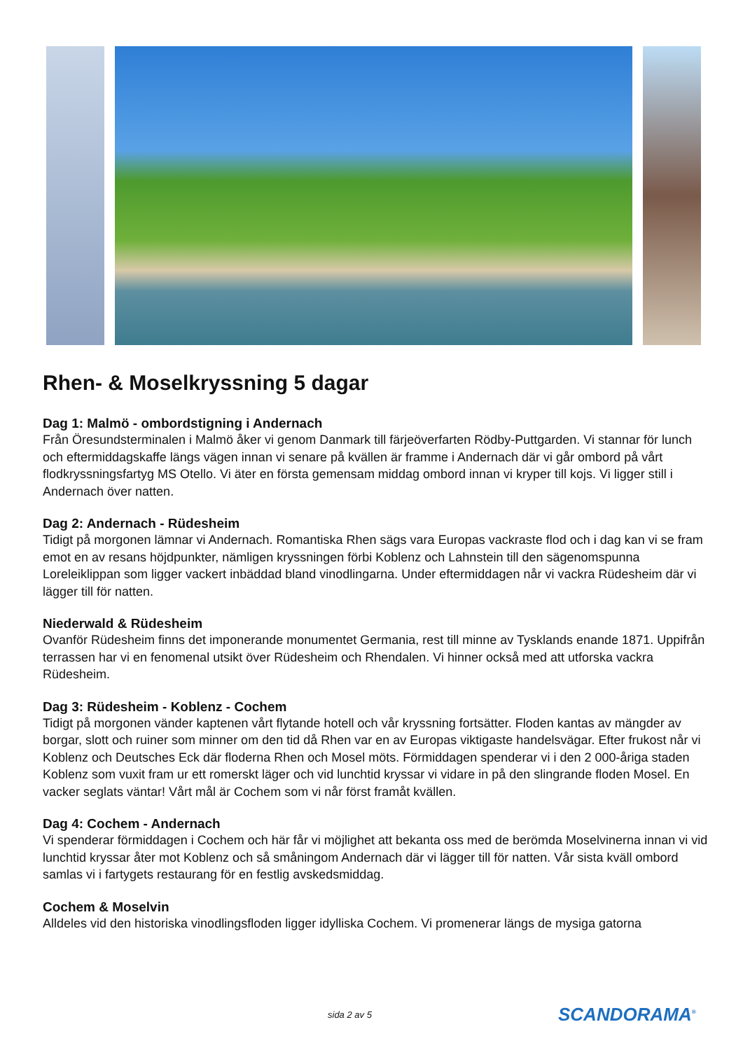Rhen- & Moselkryssning 5 dagar
Dag 1: Malmö - ombordstigning i Andernach
Från Öresundsterminalen i Malmö åker vi genom Danmark till färjeöverfarten Rödby-Puttgarden. Vi stannar för lunch och eftermiddagskaffe längs vägen innan vi senare på kvällen är framme i Andernach där vi går ombord på vårt flodkryssningsfartyg MS Otello. Vi äter en första gemensam middag ombord innan vi kryper till kojs. Vi ligger still i Andernach över natten.
Dag 2: Andernach - Rüdesheim
Tidigt på morgonen lämnar vi Andernach. Romantiska Rhen sägs vara Europas vackraste flod och i dag kan vi se fram emot en av resans höjdpunkter, nämligen kryssningen förbi Koblenz och Lahnstein till den sägenomspunna Loreleiklippan som ligger vackert inbäddad bland vinodlingarna. Under eftermiddagen når vi vackra Rüdesheim där vi lägger till för natten.
Niederwald & Rüdesheim
Ovanför Rüdesheim finns det imponerande monumentet Germania, rest till minne av Tysklands enande 1871. Uppifrån terrassen har vi en fenomenal utsikt över Rüdesheim och Rhendalen. Vi hinner också med att utforska vackra Rüdesheim.
Dag 3: Rüdesheim - Koblenz - Cochem
Tidigt på morgonen vänder kaptenen vårt flytande hotell och vår kryssning fortsätter. Floden kantas av mängder av borgar, slott och ruiner som minner om den tid då Rhen var en av Europas viktigaste handelsvägar. Efter frukost når vi Koblenz och Deutsches Eck där floderna Rhen och Mosel möts. Förmiddagen spenderar vi i den 2 000-åriga staden Koblenz som vuxit fram ur ett romerskt läger och vid lunchtid kryssar vi vidare in på den slingrande floden Mosel. En vacker seglats väntar! Vårt mål är Cochem som vi når först framåt kvällen.
Dag 4: Cochem - Andernach
Vi spenderar förmiddagen i Cochem och här får vi möjlighet att bekanta oss med de berömda Moselvinerna innan vi vid lunchtid kryssar åter mot Koblenz och så småningom Andernach där vi lägger till för natten. Vår sista kväll ombord samlas vi i fartygets restaurang för en festlig avskedsmiddag.
Cochem & Moselvin
Alldeles vid den historiska vinodlingsfloden ligger idylliska Cochem. Vi promenerar längs de mysiga gatorna
sida 2 av 5 SCANDORAMA<sup>®</sup>